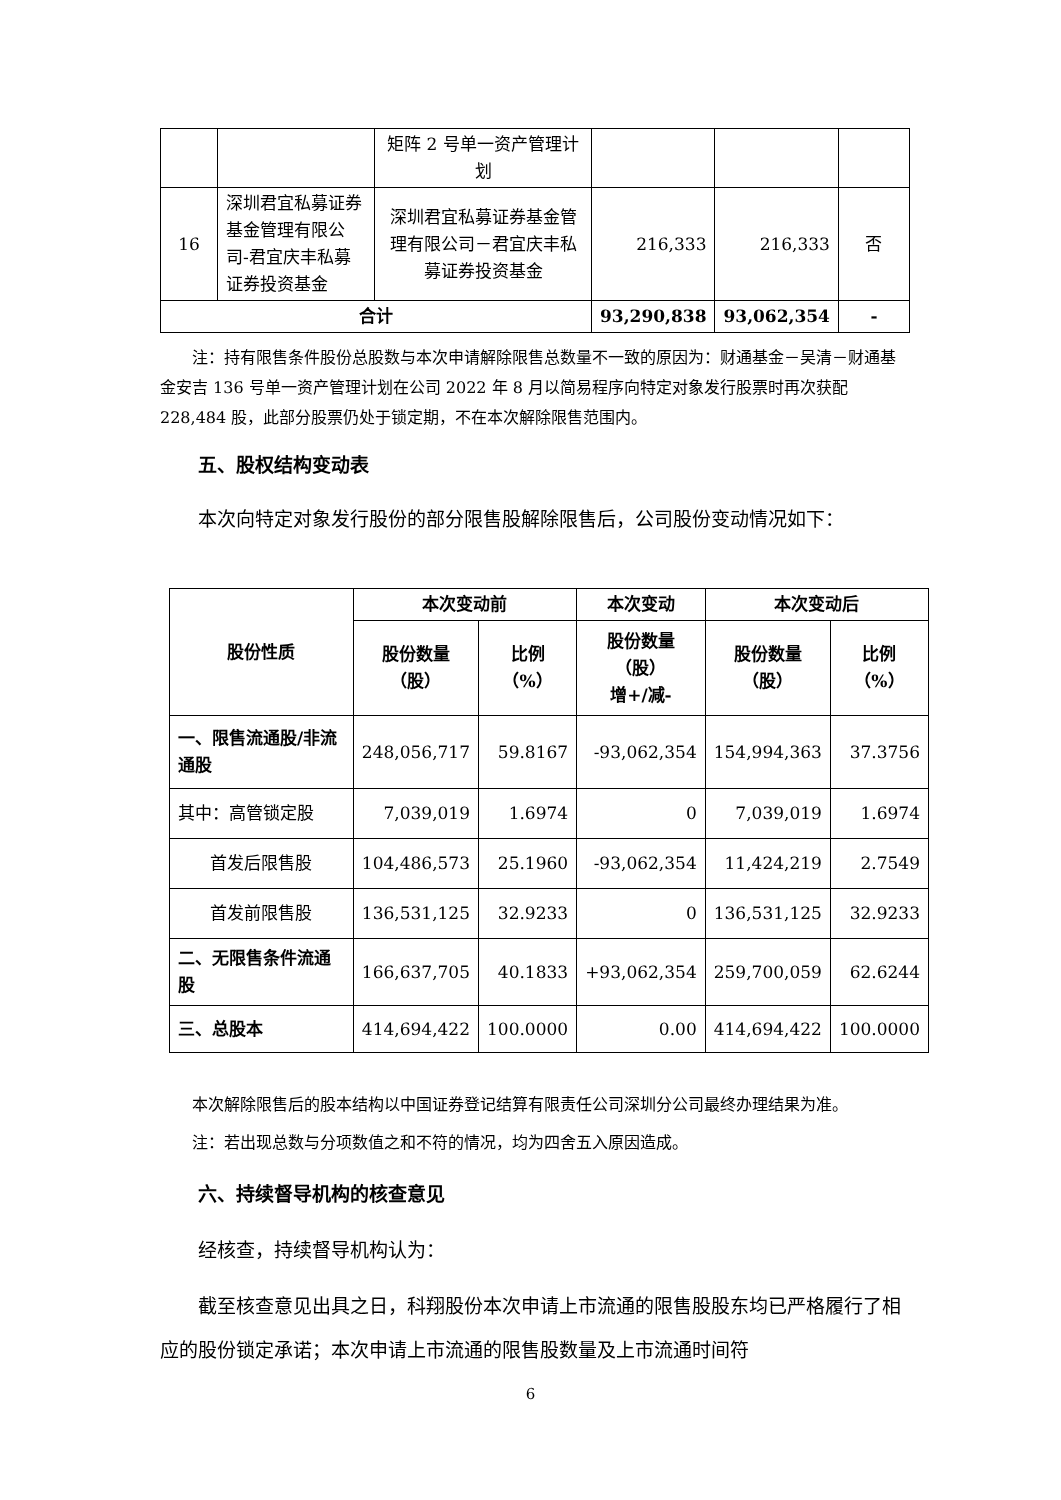| | | 矩阵 2 号单一资产管理计划 | | | |
| 16 | 深圳君宜私募证券基金管理有限公司-君宜庆丰私募证券投资基金 | 深圳君宜私募证券基金管理有限公司－君宜庆丰私募证券投资基金 | 216,333 | 216,333 | 否 |
| 合计 | | | 93,290,838 | 93,062,354 | - |
注：持有限售条件股份总股数与本次申请解除限售总数量不一致的原因为：财通基金－吴清－财通基金安吉 136 号单一资产管理计划在公司 2022 年 8 月以简易程序向特定对象发行股票时再次获配 228,484 股，此部分股票仍处于锁定期，不在本次解除限售范围内。
五、股权结构变动表
本次向特定对象发行股份的部分限售股解除限售后，公司股份变动情况如下：
| 股份性质 | 本次变动前 | | 本次变动 | 本次变动后 | |
| --- | --- | --- | --- | --- | --- |
| | 股份数量 （股） | 比例 （%） | 股份数量 （股） 增+/减- | 股份数量 （股） | 比例 （%） |
| 一、限售流通股/非流通股 | 248,056,717 | 59.8167 | -93,062,354 | 154,994,363 | 37.3756 |
| 其中：高管锁定股 | 7,039,019 | 1.6974 | 0 | 7,039,019 | 1.6974 |
| 首发后限售股 | 104,486,573 | 25.1960 | -93,062,354 | 11,424,219 | 2.7549 |
| 首发前限售股 | 136,531,125 | 32.9233 | 0 | 136,531,125 | 32.9233 |
| 二、无限售条件流通股 | 166,637,705 | 40.1833 | +93,062,354 | 259,700,059 | 62.6244 |
| 三、总股本 | 414,694,422 | 100.0000 | 0.00 | 414,694,422 | 100.0000 |
本次解除限售后的股本结构以中国证券登记结算有限责任公司深圳分公司最终办理结果为准。
注：若出现总数与分项数值之和不符的情况，均为四舍五入原因造成。
六、持续督导机构的核查意见
经核查，持续督导机构认为：
截至核查意见出具之日，科翔股份本次申请上市流通的限售股股东均已严格履行了相应的股份锁定承诺；本次申请上市流通的限售股数量及上市流通时间符
6